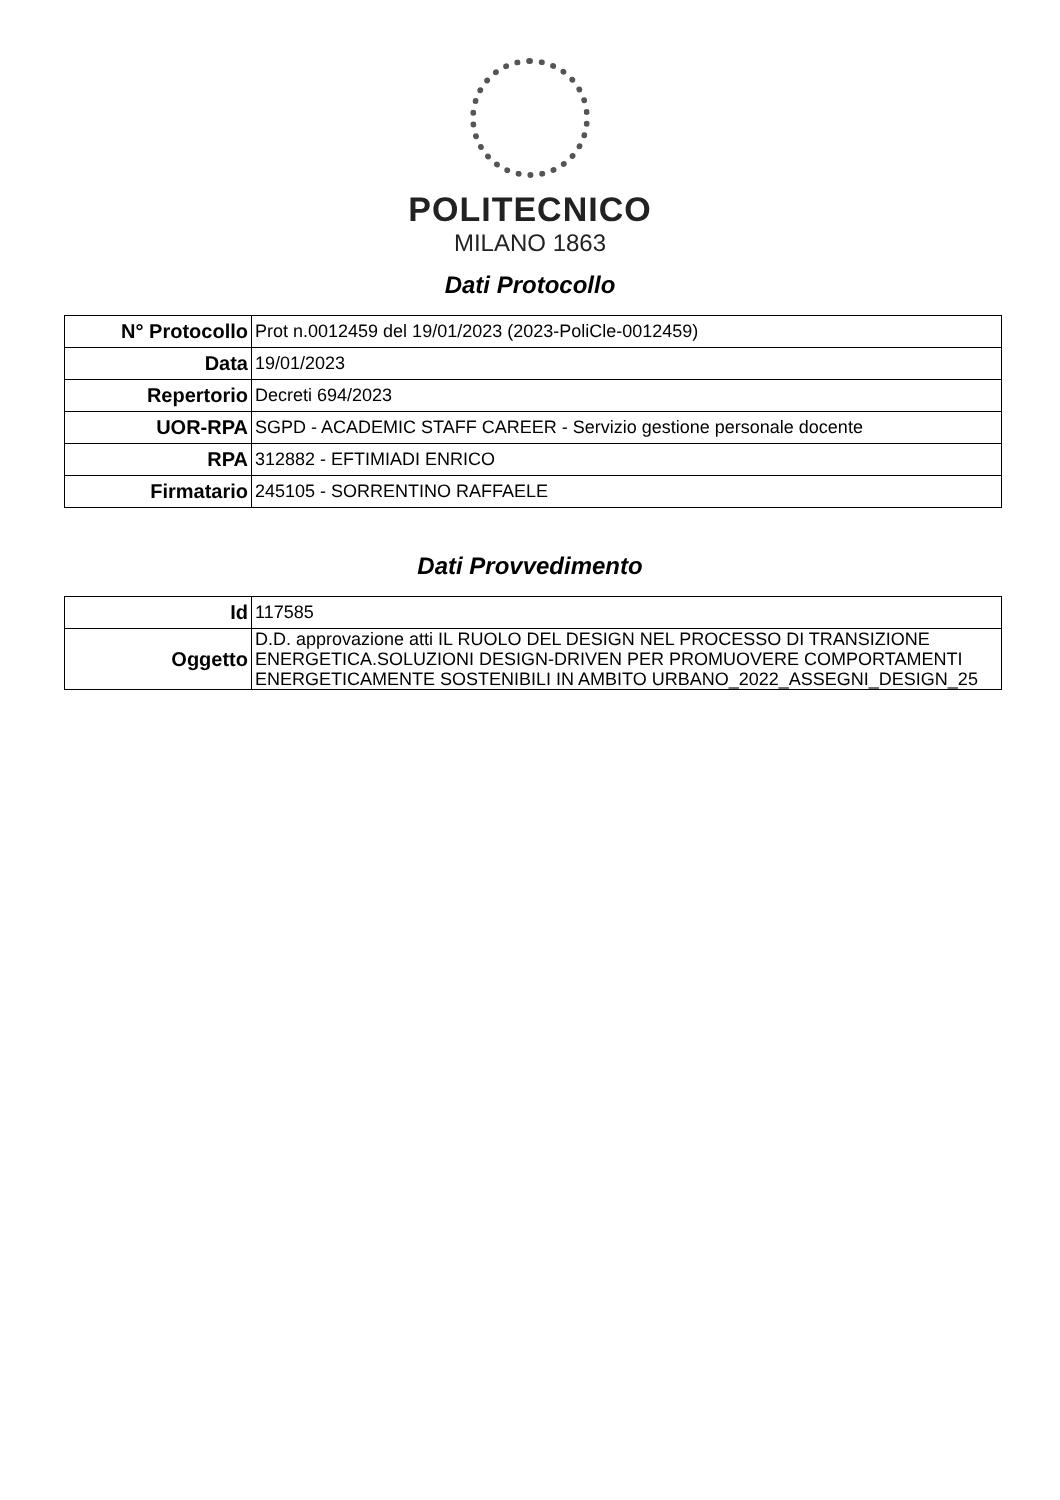POLITECNICO
MILANO 1863
Dati Protocollo
| N° Protocollo | Prot n.0012459 del 19/01/2023 (2023-PoliCle-0012459) |
| Data | 19/01/2023 |
| Repertorio | Decreti 694/2023 |
| UOR-RPA | SGPD - ACADEMIC STAFF CAREER - Servizio gestione personale docente |
| RPA | 312882 - EFTIMIADI ENRICO |
| Firmatario | 245105 - SORRENTINO RAFFAELE |
Dati Provvedimento
| Id | 117585 |
| Oggetto | D.D. approvazione atti IL RUOLO DEL DESIGN NEL PROCESSO DI TRANSIZIONE ENERGETICA.SOLUZIONI DESIGN-DRIVEN PER PROMUOVERE COMPORTAMENTI ENERGETICAMENTE SOSTENIBILI IN AMBITO URBANO_2022_ASSEGNI_DESIGN_25 |